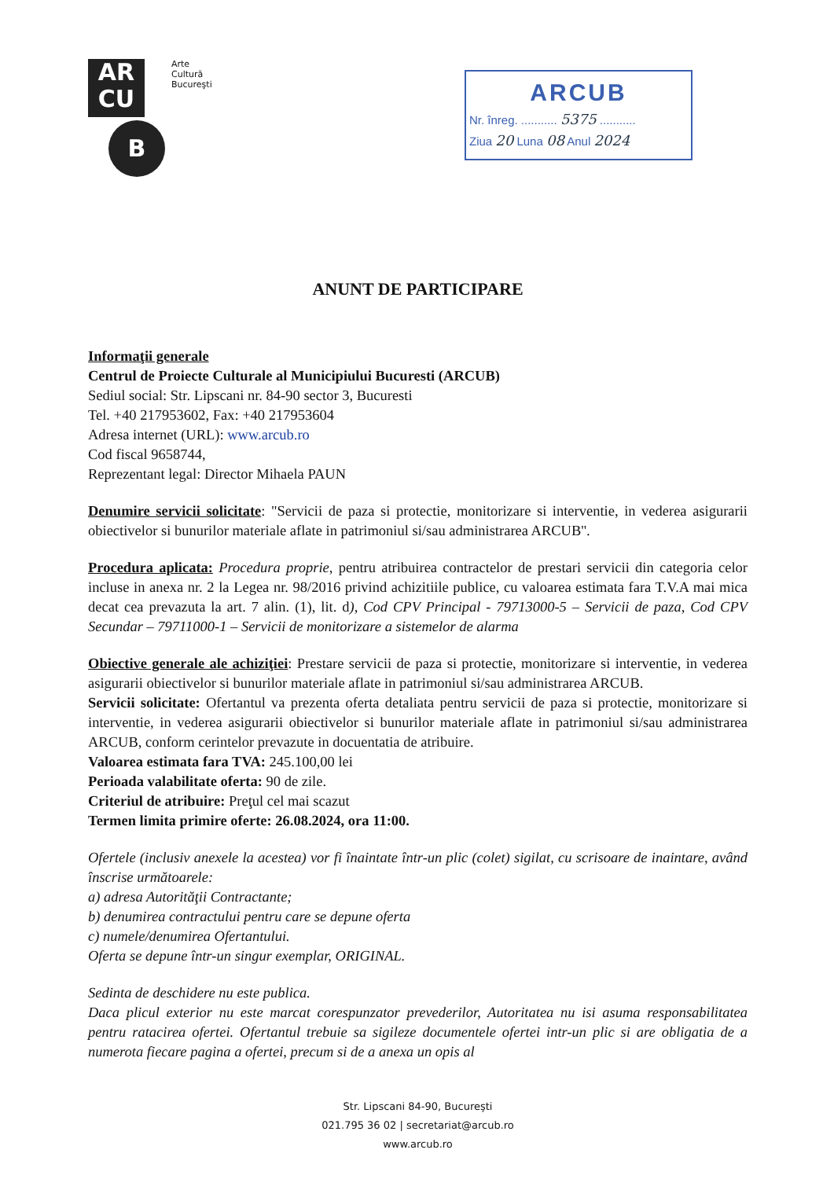AR
CU
B
Arte
Cultură
Bucureşti
ARCUB
Nr. înreg. ........... 5375 ...........
Ziua 20 Luna 08 Anul 2024
ANUNT DE PARTICIPARE
Informaţii generale
Centrul de Proiecte Culturale al Municipiului Bucuresti (ARCUB)
Sediul social: Str. Lipscani nr. 84-90 sector 3, Bucuresti
Tel. +40 217953602, Fax: +40 217953604
Adresa internet (URL): www.arcub.ro
Cod fiscal 9658744,
Reprezentant legal: Director Mihaela PAUN
Denumire servicii solicitate: "Servicii de paza si protectie, monitorizare si interventie, in vederea asigurarii obiectivelor si bunurilor materiale aflate in patrimoniul si/sau administrarea ARCUB''.
Procedura aplicata: Procedura proprie, pentru atribuirea contractelor de prestari servicii din categoria celor incluse in anexa nr. 2 la Legea nr. 98/2016 privind achizitiile publice, cu valoarea estimata fara T.V.A mai mica decat cea prevazuta la art. 7 alin. (1), lit. d), Cod CPV Principal - 79713000-5 – Servicii de paza, Cod CPV Secundar – 79711000-1 – Servicii de monitorizare a sistemelor de alarma
Obiective generale ale achiziţiei: Prestare servicii de paza si protectie, monitorizare si interventie, in vederea asigurarii obiectivelor si bunurilor materiale aflate in patrimoniul si/sau administrarea ARCUB.
Servicii solicitate: Ofertantul va prezenta oferta detaliata pentru servicii de paza si protectie, monitorizare si interventie, in vederea asigurarii obiectivelor si bunurilor materiale aflate in patrimoniul si/sau administrarea ARCUB, conform cerintelor prevazute in docuentatia de atribuire.
Valoarea estimata fara TVA: 245.100,00 lei
Perioada valabilitate oferta: 90 de zile.
Criteriul de atribuire: Preţul cel mai scazut
Termen limita primire oferte: 26.08.2024, ora 11:00.
Ofertele (inclusiv anexele la acestea) vor fi înaintate într-un plic (colet) sigilat, cu scrisoare de inaintare, având înscrise următoarele:
a) adresa Autorităţii Contractante;
b) denumirea contractului pentru care se depune oferta
c) numele/denumirea Ofertantului.
Oferta se depune într-un singur exemplar, ORIGINAL.
Sedinta de deschidere nu este publica.
Daca plicul exterior nu este marcat corespunzator prevederilor, Autoritatea nu isi asuma responsabilitatea pentru ratacirea ofertei. Ofertantul trebuie sa sigileze documentele ofertei intr-un plic si are obligatia de a numerota fiecare pagina a ofertei, precum si de a anexa un opis al
Str. Lipscani 84-90, Bucureşti
021.795 36 02 | secretariat@arcub.ro
www.arcub.ro